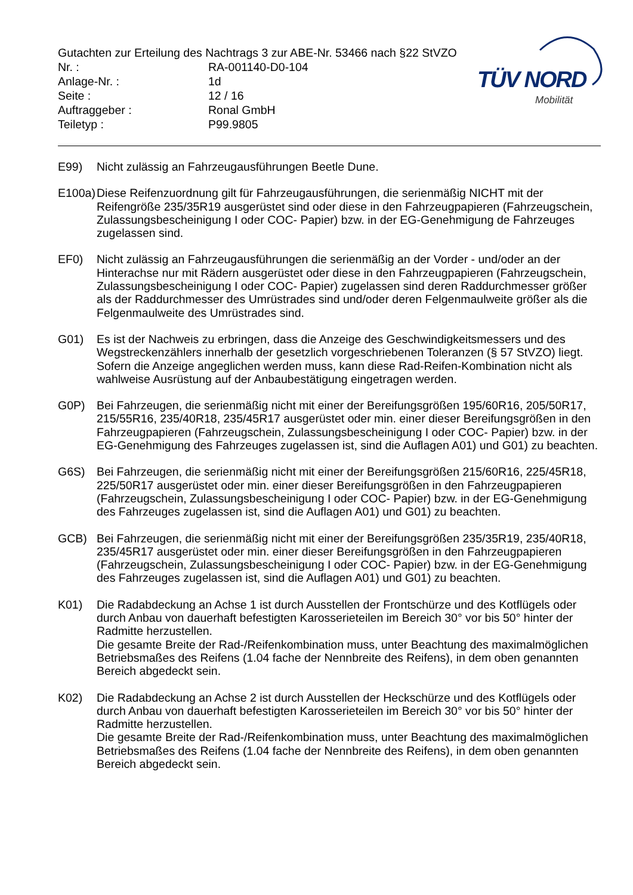Gutachten zur Erteilung des Nachtrags 3 zur ABE-Nr. 53466 nach §22 StVZO
| Nr. : | RA-001140-D0-104 |
| Anlage-Nr. : | 1d |
| Seite : | 12 / 16 |
| Auftraggeber : | Ronal GmbH |
| Teiletyp : | P99.9805 |
TÜV NORD
Mobilität
E99) Nicht zulässig an Fahrzeugausführungen Beetle Dune.
E100a)
Diese Reifenzuordnung gilt für Fahrzeugausführungen, die serienmäßig NICHT mit der Reifengröße 235/35R19 ausgerüstet sind oder diese in den Fahrzeugpapieren (Fahrzeugschein, Zulassungsbescheinigung I oder COC- Papier) bzw. in der EG-Genehmigung de Fahrzeuges zugelassen sind.
EF0) Nicht zulässig an Fahrzeugausführungen die serienmäßig an der Vorder - und/oder an der Hinterachse nur mit Rädern ausgerüstet oder diese in den Fahrzeugpapieren (Fahrzeugschein, Zulassungsbescheinigung I oder COC- Papier) zugelassen sind deren Raddurchmesser größer als der Raddurchmesser des Umrüstrades sind und/oder deren Felgenmaulweite größer als die Felgenmaulweite des Umrüstrades sind.
G01) Es ist der Nachweis zu erbringen, dass die Anzeige des Geschwindigkeitsmessers und des Wegstreckenzählers innerhalb der gesetzlich vorgeschriebenen Toleranzen (§ 57 StVZO) liegt. Sofern die Anzeige angeglichen werden muss, kann diese Rad-Reifen-Kombination nicht als wahlweise Ausrüstung auf der Anbaubestätigung eingetragen werden.
G0P) Bei Fahrzeugen, die serienmäßig nicht mit einer der Bereifungsgrößen 195/60R16, 205/50R17, 215/55R16, 235/40R18, 235/45R17 ausgerüstet oder min. einer dieser Bereifungsgrößen in den Fahrzeugpapieren (Fahrzeugschein, Zulassungsbescheinigung I oder COC- Papier) bzw. in der EG-Genehmigung des Fahrzeuges zugelassen ist, sind die Auflagen A01) und G01) zu beachten.
G6S) Bei Fahrzeugen, die serienmäßig nicht mit einer der Bereifungsgrößen 215/60R16, 225/45R18, 225/50R17 ausgerüstet oder min. einer dieser Bereifungsgrößen in den Fahrzeugpapieren (Fahrzeugschein, Zulassungsbescheinigung I oder COC- Papier) bzw. in der EG-Genehmigung des Fahrzeuges zugelassen ist, sind die Auflagen A01) und G01) zu beachten.
GCB) Bei Fahrzeugen, die serienmäßig nicht mit einer der Bereifungsgrößen 235/35R19, 235/40R18, 235/45R17 ausgerüstet oder min. einer dieser Bereifungsgrößen in den Fahrzeugpapieren (Fahrzeugschein, Zulassungsbescheinigung I oder COC- Papier) bzw. in der EG-Genehmigung des Fahrzeuges zugelassen ist, sind die Auflagen A01) und G01) zu beachten.
K01) Die Radabdeckung an Achse 1 ist durch Ausstellen der Frontschürze und des Kotflügels oder durch Anbau von dauerhaft befestigten Karosserieteilen im Bereich 30° vor bis 50° hinter der Radmitte herzustellen.
Die gesamte Breite der Rad-/Reifenkombination muss, unter Beachtung des maximalmöglichen Betriebsmaßes des Reifens (1.04 fache der Nennbreite des Reifens), in dem oben genannten Bereich abgedeckt sein.
K02) Die Radabdeckung an Achse 2 ist durch Ausstellen der Heckschürze und des Kotflügels oder durch Anbau von dauerhaft befestigten Karosserieteilen im Bereich 30° vor bis 50° hinter der Radmitte herzustellen.
Die gesamte Breite der Rad-/Reifenkombination muss, unter Beachtung des maximalmöglichen Betriebsmaßes des Reifens (1.04 fache der Nennbreite des Reifens), in dem oben genannten Bereich abgedeckt sein.